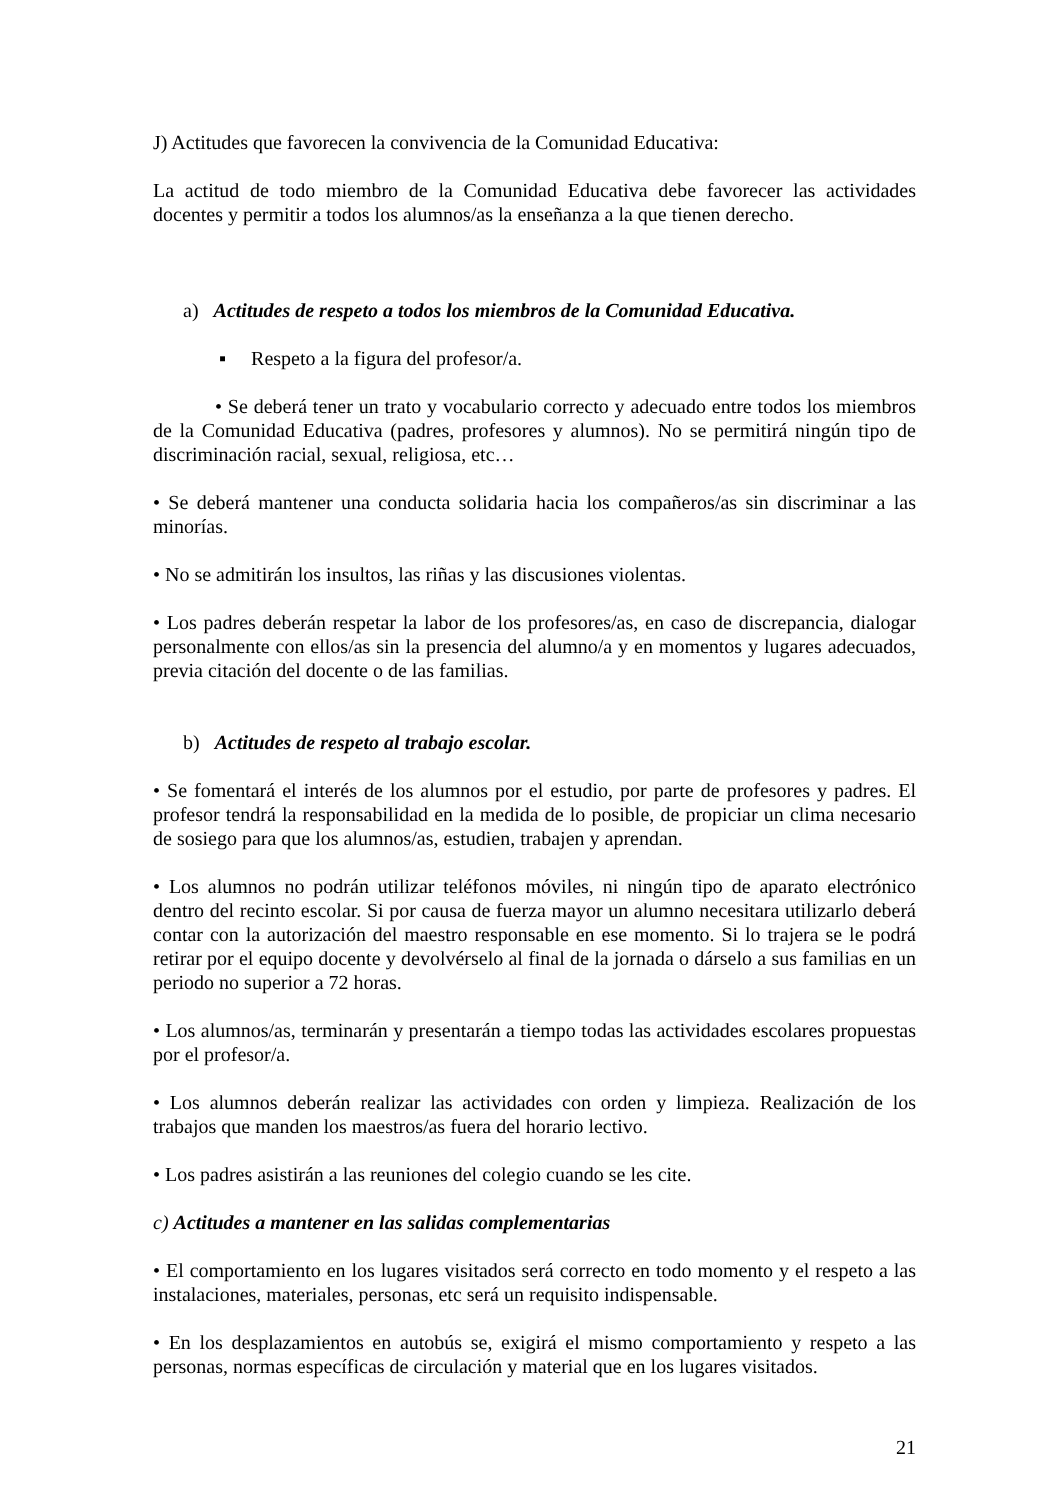J) Actitudes que favorecen la convivencia de la Comunidad Educativa:
La actitud de todo miembro de la Comunidad Educativa debe favorecer las actividades docentes y permitir a todos los alumnos/as la enseñanza a la que tienen derecho.
a) Actitudes de respeto a todos los miembros de la Comunidad Educativa.
▪ Respeto a la figura del profesor/a.
• Se deberá tener un trato y vocabulario correcto y adecuado entre todos los miembros de la Comunidad Educativa (padres, profesores y alumnos). No se permitirá ningún tipo de discriminación racial, sexual, religiosa, etc…
• Se deberá mantener una conducta solidaria hacia los compañeros/as sin discriminar a las minorías.
• No se admitirán los insultos, las riñas y las discusiones violentas.
• Los padres deberán respetar la labor de los profesores/as, en caso de discrepancia, dialogar personalmente con ellos/as sin la presencia del alumno/a y en momentos y lugares adecuados, previa citación del docente o de las familias.
b) Actitudes de respeto al trabajo escolar.
• Se fomentará el interés de los alumnos por el estudio, por parte de profesores y padres. El profesor tendrá la responsabilidad en la medida de lo posible, de propiciar un clima necesario de sosiego para que los alumnos/as, estudien, trabajen y aprendan.
• Los alumnos no podrán utilizar teléfonos móviles, ni ningún tipo de aparato electrónico dentro del recinto escolar. Si por causa de fuerza mayor un alumno necesitara utilizarlo deberá contar con la autorización del maestro responsable en ese momento. Si lo trajera se le podrá retirar por el equipo docente y devolvérselo al final de la jornada o dárselo a sus familias en un periodo no superior a 72 horas.
• Los alumnos/as, terminarán y presentarán a tiempo todas las actividades escolares propuestas por el profesor/a.
• Los alumnos deberán realizar las actividades con orden y limpieza. Realización de los trabajos que manden los maestros/as fuera del horario lectivo.
• Los padres asistirán a las reuniones del colegio cuando se les cite.
c) Actitudes a mantener en las salidas complementarias
• El comportamiento en los lugares visitados será correcto en todo momento y el respeto a las instalaciones, materiales, personas, etc será un requisito indispensable.
• En los desplazamientos en autobús se, exigirá el mismo comportamiento y respeto a las personas, normas específicas de circulación y material que en los lugares visitados.
21